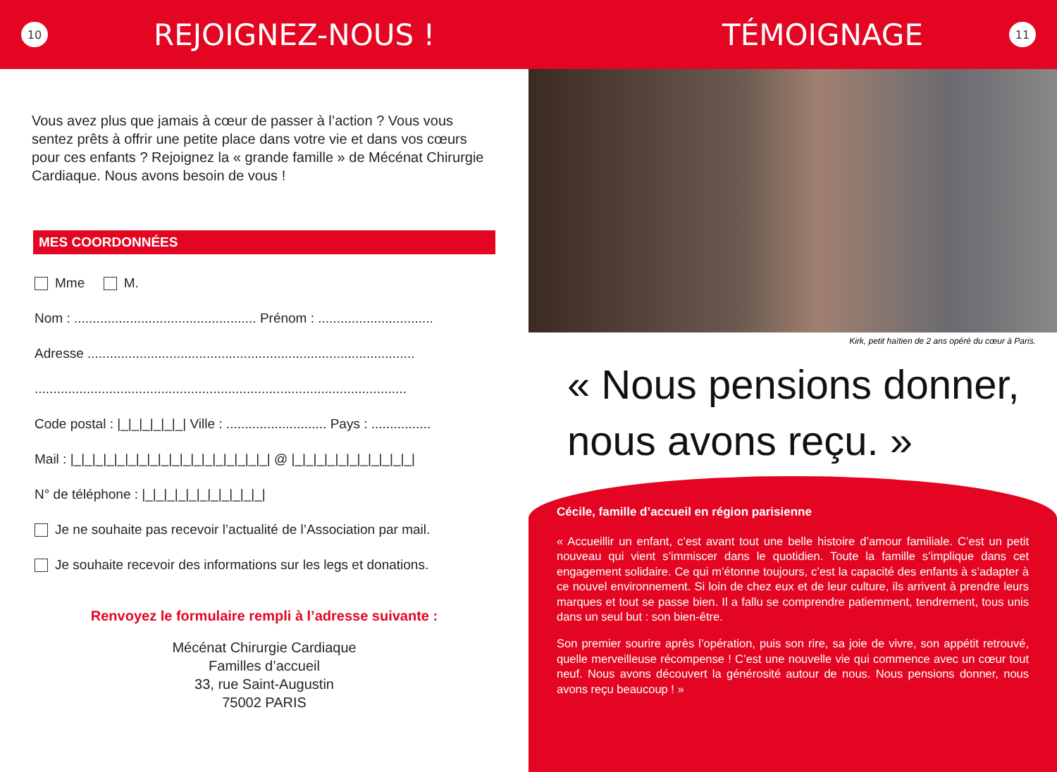10
REJOIGNEZ-NOUS !
TÉMOIGNAGE
11
Vous avez plus que jamais à cœur de passer à l’action ? Vous vous sentez prêts à offrir une petite place dans votre vie et dans vos cœurs pour ces enfants ? Rejoignez la « grande famille » de Mécénat Chirurgie Cardiaque. Nous avons besoin de vous !
MES COORDONNÉES
Mme M.
Nom : ................................................. Prénom : ...............................
Adresse ........................................................................................
....................................................................................................
Code postal : |_|_|_|_|_|_| Ville : ........................... Pays : ................
Mail : |_|_|_|_|_|_|_|_|_|_|_|_|_|_|_|_|_|_| @ |_|_|_|_|_|_|_|_|_|_|_|
N° de téléphone : |_|_|_|_|_|_|_|_|_|_|_|
Je ne souhaite pas recevoir l’actualité de l’Association par mail.
Je souhaite recevoir des informations sur les legs et donations.
Renvoyez le formulaire rempli à l’adresse suivante :
Mécénat Chirurgie Cardiaque
Familles d’accueil
33, rue Saint-Augustin
75002 PARIS
Kirk, petit haïtien de 2 ans opéré du cœur à Paris.
« Nous pensions donner,
nous avons reçu. »
Cécile, famille d’accueil en région parisienne
« Accueillir un enfant, c’est avant tout une belle histoire d’amour familiale. C’est un petit nouveau qui vient s’immiscer dans le quotidien. Toute la famille s’implique dans cet engagement solidaire. Ce qui m’étonne toujours, c’est la capacité des enfants à s’adapter à ce nouvel environnement. Si loin de chez eux et de leur culture, ils arrivent à prendre leurs marques et tout se passe bien. Il a fallu se comprendre patiemment, tendrement, tous unis dans un seul but : son bien-être.
Son premier sourire après l’opération, puis son rire, sa joie de vivre, son appétit retrouvé, quelle merveilleuse récompense ! C’est une nouvelle vie qui commence avec un cœur tout neuf. Nous avons découvert la générosité autour de nous. Nous pensions donner, nous avons reçu beaucoup ! »